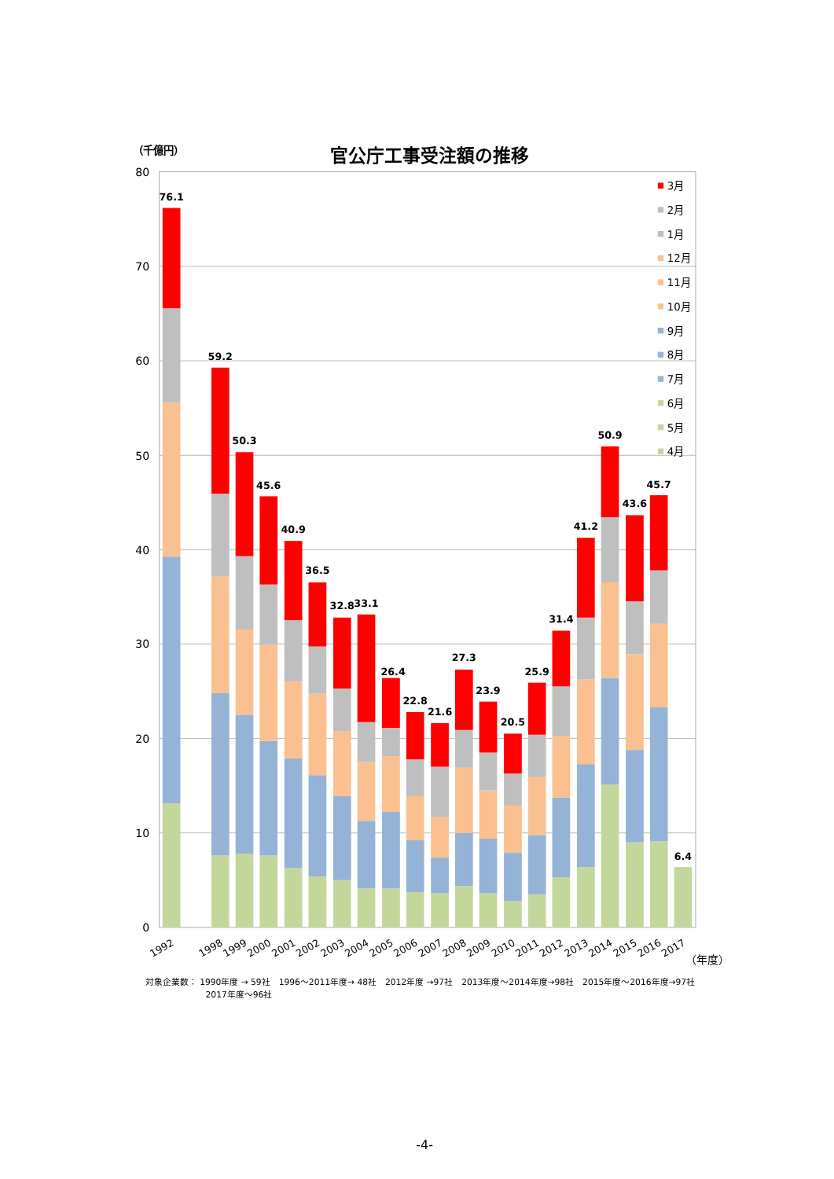（千億円）
官公庁工事受注額の推移
80
70
60
50
40
30
20
10
0
76.1
59.2
50.3
45.6
40.9
36.5
32.8
33.1
26.4
22.8
21.6
27.3
23.9
20.5
25.9
31.4
41.2
50.9
43.6
45.7
6.4
3月
2月
1月
12月
11月
10月
9月
8月
7月
6月
5月
4月
1992
1998
1999
2000
2001
2002
2003
2004
2005
2006
2007
2008
2009
2010
2011
2012
2013
2014
2015
2016
2017
（年度）
対象企業数： 1990年度 → 59社　1996～2011年度→ 48社　2012年度 →97社　2013年度～2014年度→98社　2015年度～2016年度→97社
2017年度～96社
-4-